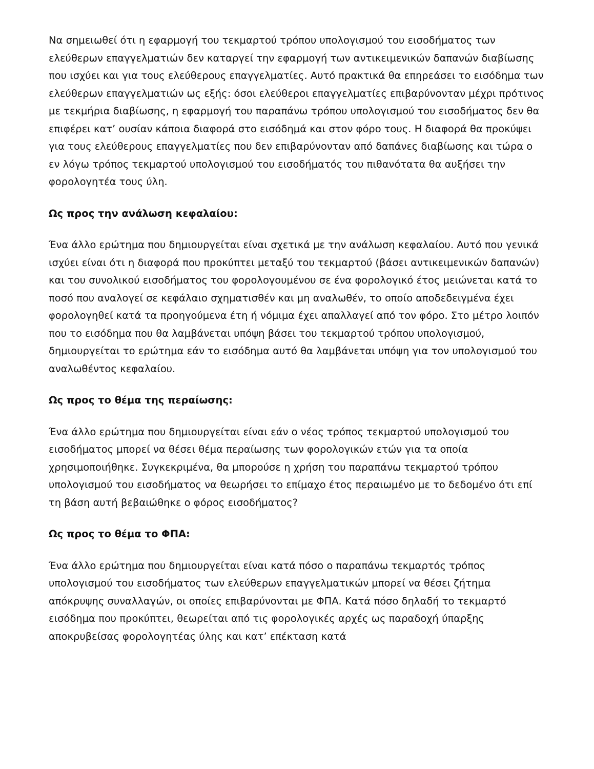Να σημειωθεί ότι η εφαρμογή του τεκμαρτού τρόπου υπολογισμού του εισοδήματος των ελεύθερων επαγγελματιών δεν καταργεί την εφαρμογή των αντικειμενικών δαπανών διαβίωσης που ισχύει και για τους ελεύθερους επαγγελματίες. Αυτό πρακτικά θα επηρεάσει το εισόδημα των ελεύθερων επαγγελματιών ως εξής: όσοι ελεύθεροι επαγγελματίες επιβαρύνονταν μέχρι πρότινος με τεκμήρια διαβίωσης, η εφαρμογή του παραπάνω τρόπου υπολογισμού του εισοδήματος δεν θα επιφέρει κατ’ ουσίαν κάποια διαφορά στο εισόδημά και στον φόρο τους. Η διαφορά θα προκύψει για τους ελεύθερους επαγγελματίες που δεν επιβαρύνονταν από δαπάνες διαβίωσης και τώρα ο εν λόγω τρόπος τεκμαρτού υπολογισμού του εισοδήματός του πιθανότατα θα αυξήσει την φορολογητέα τους ύλη.
Ως προς την ανάλωση κεφαλαίου:
Ένα άλλο ερώτημα που δημιουργείται είναι σχετικά με την ανάλωση κεφαλαίου. Αυτό που γενικά ισχύει είναι ότι η διαφορά που προκύπτει μεταξύ του τεκμαρτού (βάσει αντικειμενικών δαπανών) και του συνολικού εισοδήματος του φορολογουμένου σε ένα φορολογικό έτος μειώνεται κατά το ποσό που αναλογεί σε κεφάλαιο σχηματισθέν και μη αναλωθέν, το οποίο αποδεδειγμένα έχει φορολογηθεί κατά τα προηγούμενα έτη ή νόμιμα έχει απαλλαγεί από τον φόρο. Στο μέτρο λοιπόν που το εισόδημα που θα λαμβάνεται υπόψη βάσει του τεκμαρτού τρόπου υπολογισμού, δημιουργείται το ερώτημα εάν το εισόδημα αυτό θα λαμβάνεται υπόψη για τον υπολογισμού του αναλωθέντος κεφαλαίου.
Ως προς το θέμα της περαίωσης:
Ένα άλλο ερώτημα που δημιουργείται είναι εάν ο νέος τρόπος τεκμαρτού υπολογισμού του εισοδήματος μπορεί να θέσει θέμα περαίωσης των φορολογικών ετών για τα οποία χρησιμοποιήθηκε. Συγκεκριμένα, θα μπορούσε η χρήση του παραπάνω τεκμαρτού τρόπου υπολογισμού του εισοδήματος να θεωρήσει το επίμαχο έτος περαιωμένο με το δεδομένο ότι επί τη βάση αυτή βεβαιώθηκε ο φόρος εισοδήματος?
Ως προς το θέμα το ΦΠΑ:
Ένα άλλο ερώτημα που δημιουργείται είναι κατά πόσο ο παραπάνω τεκμαρτός τρόπος υπολογισμού του εισοδήματος των ελεύθερων επαγγελματικών μπορεί να θέσει ζήτημα απόκρυψης συναλλαγών, οι οποίες επιβαρύνονται με ΦΠΑ. Κατά πόσο δηλαδή το τεκμαρτό εισόδημα που προκύπτει, θεωρείται από τις φορολογικές αρχές ως παραδοχή ύπαρξης αποκρυβείσας φορολογητέας ύλης και κατ’ επέκταση κατά